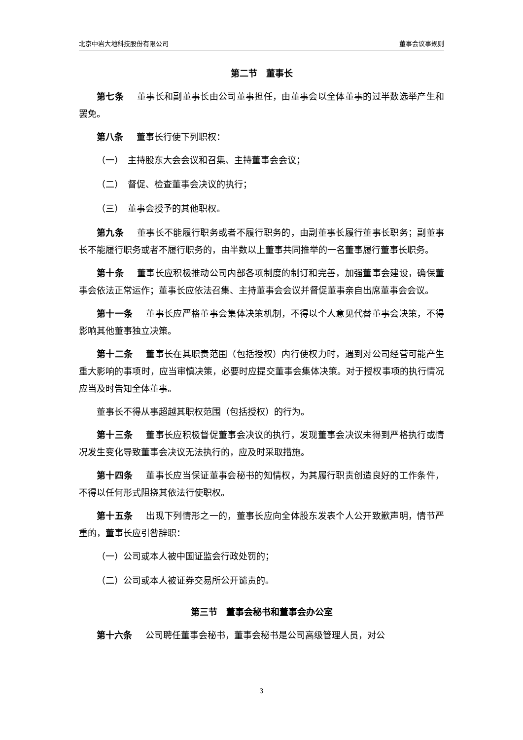北京中岩大地科技股份有限公司 董事会议事规则
第二节　董事长
第七条 董事长和副董事长由公司董事担任，由董事会以全体董事的过半数选举产生和罢免。
第八条 董事长行使下列职权：
（一）　主持股东大会会议和召集、主持董事会会议；
（二）　督促、检查董事会决议的执行；
（三）　董事会授予的其他职权。
第九条 董事长不能履行职务或者不履行职务的，由副董事长履行董事长职务；副董事长不能履行职务或者不履行职务的，由半数以上董事共同推举的一名董事履行董事长职务。
第十条 董事长应积极推动公司内部各项制度的制订和完善，加强董事会建设，确保董事会依法正常运作；董事长应依法召集、主持董事会会议并督促董事亲自出席董事会会议。
第十一条 董事长应严格董事会集体决策机制，不得以个人意见代替董事会决策，不得影响其他董事独立决策。
第十二条 董事长在其职责范围（包括授权）内行使权力时，遇到对公司经营可能产生重大影响的事项时，应当审慎决策，必要时应提交董事会集体决策。对于授权事项的执行情况应当及时告知全体董事。
董事长不得从事超越其职权范围（包括授权）的行为。
第十三条 董事长应积极督促董事会决议的执行，发现董事会决议未得到严格执行或情况发生变化导致董事会决议无法执行的，应及时采取措施。
第十四条 董事长应当保证董事会秘书的知情权，为其履行职责创造良好的工作条件，不得以任何形式阻挠其依法行使职权。
第十五条 出现下列情形之一的，董事长应向全体股东发表个人公开致歉声明，情节严重的，董事长应引咎辞职：
（一）公司或本人被中国证监会行政处罚的；
（二）公司或本人被证券交易所公开谴责的。
第三节　董事会秘书和董事会办公室
第十六条 公司聘任董事会秘书，董事会秘书是公司高级管理人员，对公
3